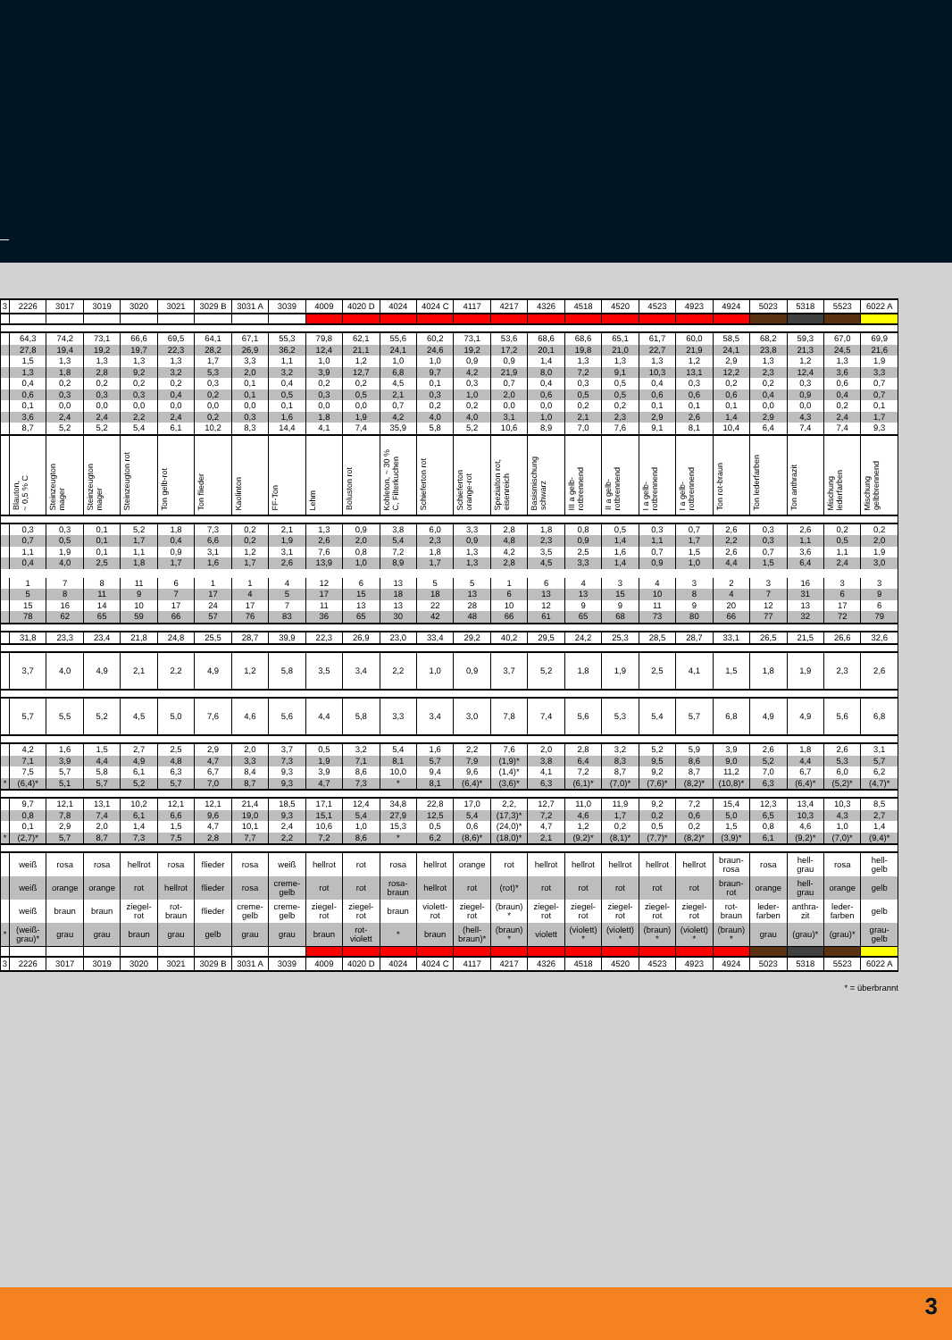| 3 | 2226 | 3017 | 3019 | 3020 | 3021 | 3029 B | 3031 A | 3039 | 4009 | 4020 D | 4024 | 4024 C | 4117 | 4217 | 4326 | 4518 | 4520 | 4523 | 4923 | 4924 | 5023 | 5318 | 5523 | 6022 A |
| | 64,3 | 74,2 | 73,1 | 66,6 | 69,5 | 64,1 | 67,1 | 55,3 | 79,8 | 62,1 | 55,6 | 60,2 | 73,1 | 53,6 | 68,6 | 68,6 | 65,1 | 61,7 | 60,0 | 58,5 | 68,2 | 59,3 | 67,0 | 69,9 |
| | 27,8 | 19,4 | 19,2 | 19,7 | 22,3 | 28,2 | 26,9 | 36,2 | 12,4 | 21,1 | 24,1 | 24,6 | 19,2 | 17,2 | 20,1 | 19,8 | 21,0 | 22,7 | 21,9 | 24,1 | 23,8 | 21,3 | 24,5 | 21,6 |
| | 1,5 | 1,3 | 1,3 | 1,3 | 1,3 | 1,7 | 3,3 | 1,1 | 1,0 | 1,2 | 1,0 | 1,0 | 0,9 | 0,9 | 1,4 | 1,3 | 1,3 | 1,3 | 1,2 | 2,9 | 1,3 | 1,2 | 1,3 | 1,9 |
| | 1,3 | 1,8 | 2,8 | 9,2 | 3,2 | 5,3 | 2,0 | 3,2 | 3,9 | 12,7 | 6,8 | 9,7 | 4,2 | 21,9 | 8,0 | 7,2 | 9,1 | 10,3 | 13,1 | 12,2 | 2,3 | 12,4 | 3,6 | 3,3 |
| | 0,4 | 0,2 | 0,2 | 0,2 | 0,2 | 0,3 | 0,1 | 0,4 | 0,2 | 0,2 | 4,5 | 0,1 | 0,3 | 0,7 | 0,4 | 0,3 | 0,5 | 0,4 | 0,3 | 0,2 | 0,2 | 0,3 | 0,6 | 0,7 |
| | 0,6 | 0,3 | 0,3 | 0,3 | 0,4 | 0,2 | 0,1 | 0,5 | 0,3 | 0,5 | 2,1 | 0,3 | 1,0 | 2,0 | 0,6 | 0,5 | 0,5 | 0,6 | 0,6 | 0,6 | 0,4 | 0,9 | 0,4 | 0,7 |
| | 0,1 | 0,0 | 0,0 | 0,0 | 0,0 | 0,0 | 0,0 | 0,1 | 0,0 | 0,0 | 0,7 | 0,2 | 0,2 | 0,0 | 0,0 | 0,2 | 0,2 | 0,1 | 0,1 | 0,1 | 0,0 | 0,0 | 0,2 | 0,1 |
| | 3,6 | 2,4 | 2,4 | 2,2 | 2,4 | 0,2 | 0,3 | 1,6 | 1,8 | 1,9 | 4,2 | 4,0 | 4,0 | 3,1 | 1,0 | 2,1 | 2,3 | 2,9 | 2,6 | 1,4 | 2,9 | 4,3 | 2,4 | 1,7 |
| | 8,7 | 5,2 | 5,2 | 5,4 | 6,1 | 10,2 | 8,3 | 14,4 | 4,1 | 7,4 | 35,9 | 5,8 | 5,2 | 10,6 | 8,9 | 7,0 | 7,6 | 9,1 | 8,1 | 10,4 | 6,4 | 7,4 | 7,4 | 9,3 |
| | Blauton, ~ 0,5 % C | Steinzeugton mager | Steinzeugton mager | Steinzeugton rot | Ton gelb-rot | Ton flieder | Kaolinton | FF-Ton | Lehm | Boluston rot | Kohleton, ~ 30 % C, Filterkuchen | Schieferton rot | Schieferton orange-rot | Spezialton rot, eisenreich | Basismischung schwarz | III a gelb- rotbrennend | II a gelb- rotbrennend | I a gelb- rotbrennend | I a gelb- rotbrennend | Ton rot-braun | Ton lederfarben | Ton anthrazit | Mischung lederfarben | Mischung gelbbrennend |
| | 0,3 | 0,3 | 0,1 | 5,2 | 1,8 | 7,3 | 0,2 | 2,1 | 1,3 | 0,9 | 3,8 | 6,0 | 3,3 | 2,8 | 1,8 | 0,8 | 0,5 | 0,3 | 0,7 | 2,6 | 0,3 | 2,6 | 0,2 | 0,2 |
| | 0,7 | 0,5 | 0,1 | 1,7 | 0,4 | 6,6 | 0,2 | 1,9 | 2,6 | 2,0 | 5,4 | 2,3 | 0,9 | 4,8 | 2,3 | 0,9 | 1,4 | 1,1 | 1,7 | 2,2 | 0,3 | 1,1 | 0,5 | 2,0 |
| | 1,1 | 1,9 | 0,1 | 1,1 | 0,9 | 3,1 | 1,2 | 3,1 | 7,6 | 0,8 | 7,2 | 1,8 | 1,3 | 4,2 | 3,5 | 2,5 | 1,6 | 0,7 | 1,5 | 2,6 | 0,7 | 3,6 | 1,1 | 1,9 |
| | 0,4 | 4,0 | 2,5 | 1,8 | 1,7 | 1,6 | 1,7 | 2,6 | 13,9 | 1,0 | 8,9 | 1,7 | 1,3 | 2,8 | 4,5 | 3,3 | 1,4 | 0,9 | 1,0 | 4,4 | 1,5 | 6,4 | 2,4 | 3,0 |
| | 1 | 7 | 8 | 11 | 6 | 1 | 1 | 4 | 12 | 6 | 13 | 5 | 5 | 1 | 6 | 4 | 3 | 4 | 3 | 2 | 3 | 16 | 3 | 3 |
| | 5 | 8 | 11 | 9 | 7 | 17 | 4 | 5 | 17 | 15 | 18 | 18 | 13 | 6 | 13 | 13 | 15 | 10 | 8 | 4 | 7 | 31 | 6 | 9 |
| | 15 | 16 | 14 | 10 | 17 | 24 | 17 | 7 | 11 | 13 | 13 | 22 | 28 | 10 | 12 | 9 | 9 | 11 | 9 | 20 | 12 | 13 | 17 | 6 |
| | 78 | 62 | 65 | 59 | 66 | 57 | 76 | 83 | 36 | 65 | 30 | 42 | 48 | 66 | 61 | 65 | 68 | 73 | 80 | 66 | 77 | 32 | 72 | 79 |
| | 31,8 | 23,3 | 23,4 | 21,8 | 24,8 | 25,5 | 28,7 | 39,9 | 22,3 | 26,9 | 23,0 | 33,4 | 29,2 | 40,2 | 29,5 | 24,2 | 25,3 | 28,5 | 28,7 | 33,1 | 26,5 | 21,5 | 26,6 | 32,6 |
| | 3,7 | 4,0 | 4,9 | 2,1 | 2,2 | 4,9 | 1,2 | 5,8 | 3,5 | 3,4 | 2,2 | 1,0 | 0,9 | 3,7 | 5,2 | 1,8 | 1,9 | 2,5 | 4,1 | 1,5 | 1,8 | 1,9 | 2,3 | 2,6 |
| | 5,7 | 5,5 | 5,2 | 4,5 | 5,0 | 7,6 | 4,6 | 5,6 | 4,4 | 5,8 | 3,3 | 3,4 | 3,0 | 7,8 | 7,4 | 5,6 | 5,3 | 5,4 | 5,7 | 6,8 | 4,9 | 4,9 | 5,6 | 6,8 |
| | 4,2 | 1,6 | 1,5 | 2,7 | 2,5 | 2,9 | 2,0 | 3,7 | 0,5 | 3,2 | 5,4 | 1,6 | 2,2 | 7,6 | 2,0 | 2,8 | 3,2 | 5,2 | 5,9 | 3,9 | 2,6 | 1,8 | 2,6 | 3,1 |
| | 7,1 | 3,9 | 4,4 | 4,9 | 4,8 | 4,7 | 3,3 | 7,3 | 1,9 | 7,1 | 8,1 | 5,7 | 7,9 | (1,9)* | 3,8 | 6,4 | 8,3 | 9,5 | 8,6 | 9,0 | 5,2 | 4,4 | 5,3 | 5,7 |
| | 7,5 | 5,7 | 5,8 | 6,1 | 6,3 | 6,7 | 8,4 | 9,3 | 3,9 | 8,6 | 10,0 | 9,4 | 9,6 | (1,4)* | 4,1 | 7,2 | 8,7 | 9,2 | 8,7 | 11,2 | 7,0 | 6,7 | 6,0 | 6,2 |
| * | (6,4)* | 5,1 | 5,7 | 5,2 | 5,7 | 7,0 | 8,7 | 9,3 | 4,7 | 7,3 | * | 8,1 | (6,4)* | (3,6)* | 6,3 | (6,1)* | (7,0)* | (7,6)* | (8,2)* | (10,8)* | 6,3 | (6,4)* | (5,2)* | (4,7)* |
| | 9,7 | 12,1 | 13,1 | 10,2 | 12,1 | 12,1 | 21,4 | 18,5 | 17,1 | 12,4 | 34,8 | 22,8 | 17,0 | 2,2, | 12,7 | 11,0 | 11,9 | 9,2 | 7,2 | 15,4 | 12,3 | 13,4 | 10,3 | 8,5 |
| | 0,8 | 7,8 | 7,4 | 6,1 | 6,6 | 9,6 | 19,0 | 9,3 | 15,1 | 5,4 | 27,9 | 12,5 | 5,4 | (17,3)* | 7,2 | 4,6 | 1,7 | 0,2 | 0,6 | 5,0 | 6,5 | 10,3 | 4,3 | 2,7 |
| | 0,1 | 2,9 | 2,0 | 1,4 | 1,5 | 4,7 | 10,1 | 2,4 | 10,6 | 1,0 | 15,3 | 0,5 | 0,6 | (24,0)* | 4,7 | 1,2 | 0,2 | 0,5 | 0,2 | 1,5 | 0,8 | 4,6 | 1,0 | 1,4 |
| * | (2,7)* | 5,7 | 8,7 | 7,3 | 7,5 | 2,8 | 7,7 | 2,2 | 7,2 | 8,6 | * | 6,2 | (8,6)* | (18,0)* | 2,1 | (9,2)* | (8,1)* | (7,7)* | (8,2)* | (3,9)* | 6,1 | (9,2)* | (7,0)* | (9,4)* |
| | weiß | rosa | rosa | hellrot | rosa | flieder | rosa | weiß | hellrot | rot | rosa | hellrot | orange | rot | hellrot | hellrot | hellrot | hellrot | hellrot | braun- rosa | rosa | hell- grau | rosa | hell- gelb |
| | weiß | orange | orange | rot | hellrot | flieder | rosa | creme- gelb | rot | rot | rosa- braun | hellrot | rot | (rot)* | rot | rot | rot | rot | rot | braun- rot | orange | hell- grau | orange | gelb |
| | weiß | braun | braun | ziegel- rot | rot- braun | flieder | creme- gelb | creme- gelb | ziegel- rot | ziegel- rot | braun | violett- rot | ziegel- rot | (braun) * | ziegel- rot | ziegel- rot | ziegel- rot | ziegel- rot | ziegel- rot | rot- braun | leder- farben | anthra- zit | leder- farben | gelb |
| * | (weiß- grau)* | grau | grau | braun | grau | gelb | grau | grau | braun | rot- violett | * | braun | (hell- braun)* | (braun) * | violett | (violett) * | (violett) * | (braun) * | (violett) * | (braun) * | grau | (grau)* | (grau)* | grau- gelb |
| 3 | 2226 | 3017 | 3019 | 3020 | 3021 | 3029 B | 3031 A | 3039 | 4009 | 4020 D | 4024 | 4024 C | 4117 | 4217 | 4326 | 4518 | 4520 | 4523 | 4923 | 4924 | 5023 | 5318 | 5523 | 6022 A |
* = überbrannt
3